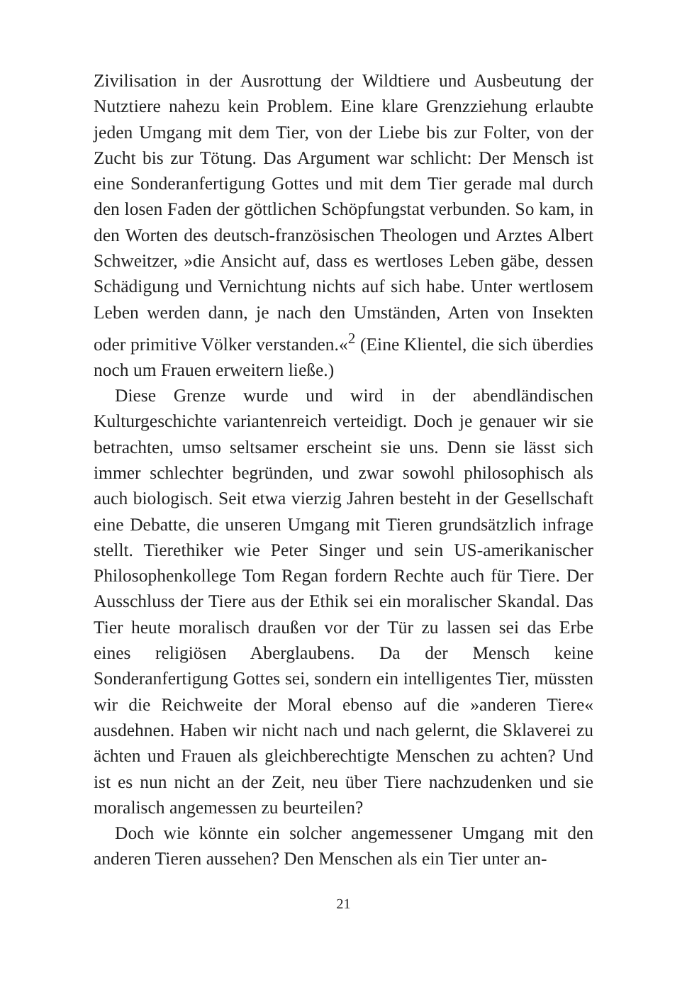Zivilisation in der Ausrottung der Wildtiere und Ausbeutung der Nutztiere nahezu kein Problem. Eine klare Grenzziehung erlaubte jeden Umgang mit dem Tier, von der Liebe bis zur Folter, von der Zucht bis zur Tötung. Das Argument war schlicht: Der Mensch ist eine Sonderanfertigung Gottes und mit dem Tier gerade mal durch den losen Faden der göttlichen Schöpfungstat verbunden. So kam, in den Worten des deutsch-französischen Theologen und Arztes Albert Schweitzer, »die Ansicht auf, dass es wertloses Leben gäbe, dessen Schädigung und Vernichtung nichts auf sich habe. Unter wertlosem Leben werden dann, je nach den Umständen, Arten von Insekten oder primitive Völker verstanden.«<sup>2</sup> (Eine Klientel, die sich überdies noch um Frauen erweitern ließe.)
Diese Grenze wurde und wird in der abendländischen Kulturgeschichte variantenreich verteidigt. Doch je genauer wir sie betrachten, umso seltsamer erscheint sie uns. Denn sie lässt sich immer schlechter begründen, und zwar sowohl philosophisch als auch biologisch. Seit etwa vierzig Jahren besteht in der Gesellschaft eine Debatte, die unseren Umgang mit Tieren grundsätzlich infrage stellt. Tierethiker wie Peter Singer und sein US-amerikanischer Philosophenkollege Tom Regan fordern Rechte auch für Tiere. Der Ausschluss der Tiere aus der Ethik sei ein moralischer Skandal. Das Tier heute moralisch draußen vor der Tür zu lassen sei das Erbe eines religiösen Aberglaubens. Da der Mensch keine Sonderanfertigung Gottes sei, sondern ein intelligentes Tier, müssten wir die Reichweite der Moral ebenso auf die »anderen Tiere« ausdehnen. Haben wir nicht nach und nach gelernt, die Sklaverei zu ächten und Frauen als gleichberechtigte Menschen zu achten? Und ist es nun nicht an der Zeit, neu über Tiere nachzudenken und sie moralisch angemessen zu beurteilen?
Doch wie könnte ein solcher angemessener Umgang mit den anderen Tieren aussehen? Den Menschen als ein Tier unter an-
21